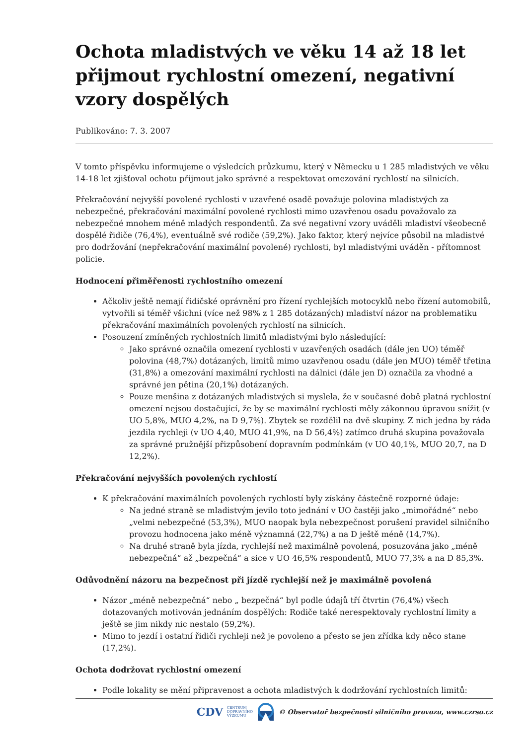Ochota mladistvých ve věku 14 až 18 let přijmout rychlostní omezení, negativní vzory dospělých
Publikováno: 7. 3. 2007
V tomto příspěvku informujeme o výsledcích průzkumu, který v Německu u 1 285 mladistvých ve věku 14-18 let zjišťoval ochotu přijmout jako správné a respektovat omezování rychlostí na silnicích.
Překračování nejvyšší povolené rychlosti v uzavřené osadě považuje polovina mladistvých za nebezpečné, překračování maximální povolené rychlosti mimo uzavřenou osadu považovalo za nebezpečné mnohem méně mladých respondentů. Za své negativní vzory uváděli mladiství všeobecně dospělé řidiče (76,4%), eventuálně své rodiče (59,2%). Jako faktor, který nejvíce působil na mladistvé pro dodržování (nepřekračování maximální povolené) rychlosti, byl mladistvými uváděn - přítomnost policie.
Hodnocení přiměřenosti rychlostního omezení
Ačkoliv ještě nemají řidičské oprávnění pro řízení rychlejších motocyklů nebo řízení automobilů, vytvořili si téměř všichni (více než 98% z 1 285 dotázaných) mladiství názor na problematiku překračování maximálních povolených rychlostí na silnicích.
Posouzení zmíněných rychlostních limitů mladistvými bylo následující:
Jako správné označila omezení rychlosti v uzavřených osadách (dále jen UO) téměř polovina (48,7%) dotázaných, limitů mimo uzavřenou osadu (dále jen MUO) téměř třetina (31,8%) a omezování maximální rychlosti na dálnici (dále jen D) označila za vhodné a správné jen pětina (20,1%) dotázaných.
Pouze menšina z dotázaných mladistvých si myslela, že v současné době platná rychlostní omezení nejsou dostačující, že by se maximální rychlosti měly zákonnou úpravou snížit (v UO 5,8%, MUO 4,2%, na D 9,7%). Zbytek se rozdělil na dvě skupiny. Z nich jedna by ráda jezdila rychleji (v UO 4,40, MUO 41,9%, na D 56,4%) zatímco druhá skupina považovala za správné pružnější přizpůsobení dopravním podmínkám (v UO 40,1%, MUO 20,7, na D 12,2%).
Překračování nejvyšších povolených rychlostí
K překračování maximálních povolených rychlostí byly získány částečně rozporné údaje:
Na jedné straně se mladistvým jevilo toto jednání v UO častěji jako „mimořádné“ nebo „velmi nebezpečné (53,3%), MUO naopak byla nebezpečnost porušení pravidel silničního provozu hodnocena jako méně významná (22,7%) a na D ještě méně (14,7%).
Na druhé straně byla jízda, rychlejší než maximálně povolená, posuzována jako „méně nebezpečná“ až „bezpečná“ a sice v UO 46,5% respondentů, MUO 77,3% a na D 85,3%.
Odůvodnění názoru na bezpečnost při jízdě rychlejší než je maximálně povolená
Názor „méně nebezpečná“ nebo „ bezpečná“ byl podle údajů tří čtvrtin (76,4%) všech dotazovaných motivován jednáním dospělých: Rodiče také nerespektovaly rychlostní limity a ještě se jim nikdy nic nestalo (59,2%).
Mimo to jezdí i ostatní řidiči rychleji než je povoleno a přesto se jen zřídka kdy něco stane (17,2%).
Ochota dodržovat rychlostní omezení
Podle lokality se mění připravenost a ochota mladistvých k dodržování rychlostních limitů:
CDV CENTRUM
DOPRAVNÍHO
VÝZKUMU © Observatoř bezpečnosti silničního provozu, www.czrso.cz